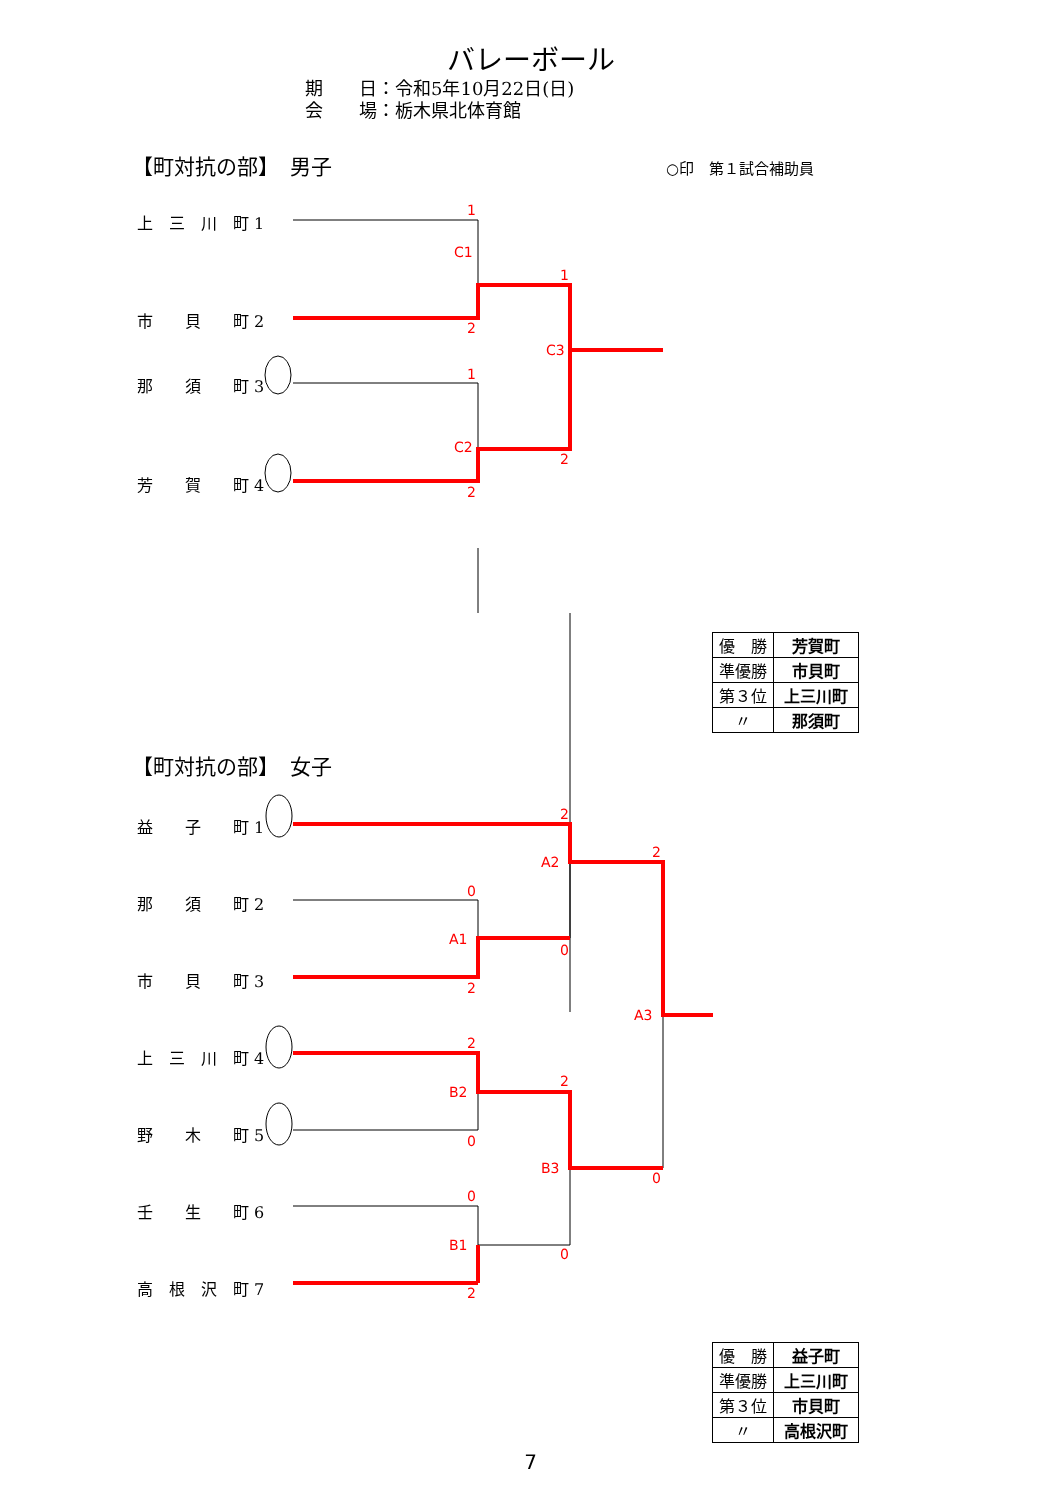バレーボール
期　　日：令和5年10月22日(日)
会　　場：栃木県北体育館
【町対抗の部】　男子 ○印　第１試合補助員
上　三　川　町 1
市　　貝　　町 2
那　　須　　町 3
芳　　賀　　町 4
| 優 勝 | 芳賀町 |
| 準優勝 | 市貝町 |
| 第３位 | 上三川町 |
| 〃 | 那須町 |
【町対抗の部】　女子
益　　子　　町 1
那　　須　　町 2
市　　貝　　町 3
上　三　川　町 4
野　　木　　町 5
壬　　生　　町 6
高　根　沢　町 7
| 優 勝 | 益子町 |
| 準優勝 | 上三川町 |
| 第３位 | 市貝町 |
| 〃 | 高根沢町 |
1
2
1
2
1
2
C1
C2
C3
2
0
2
0
2
2
0
2
0
2
0
0
A2
A1
A3
B2
B3
B1
7